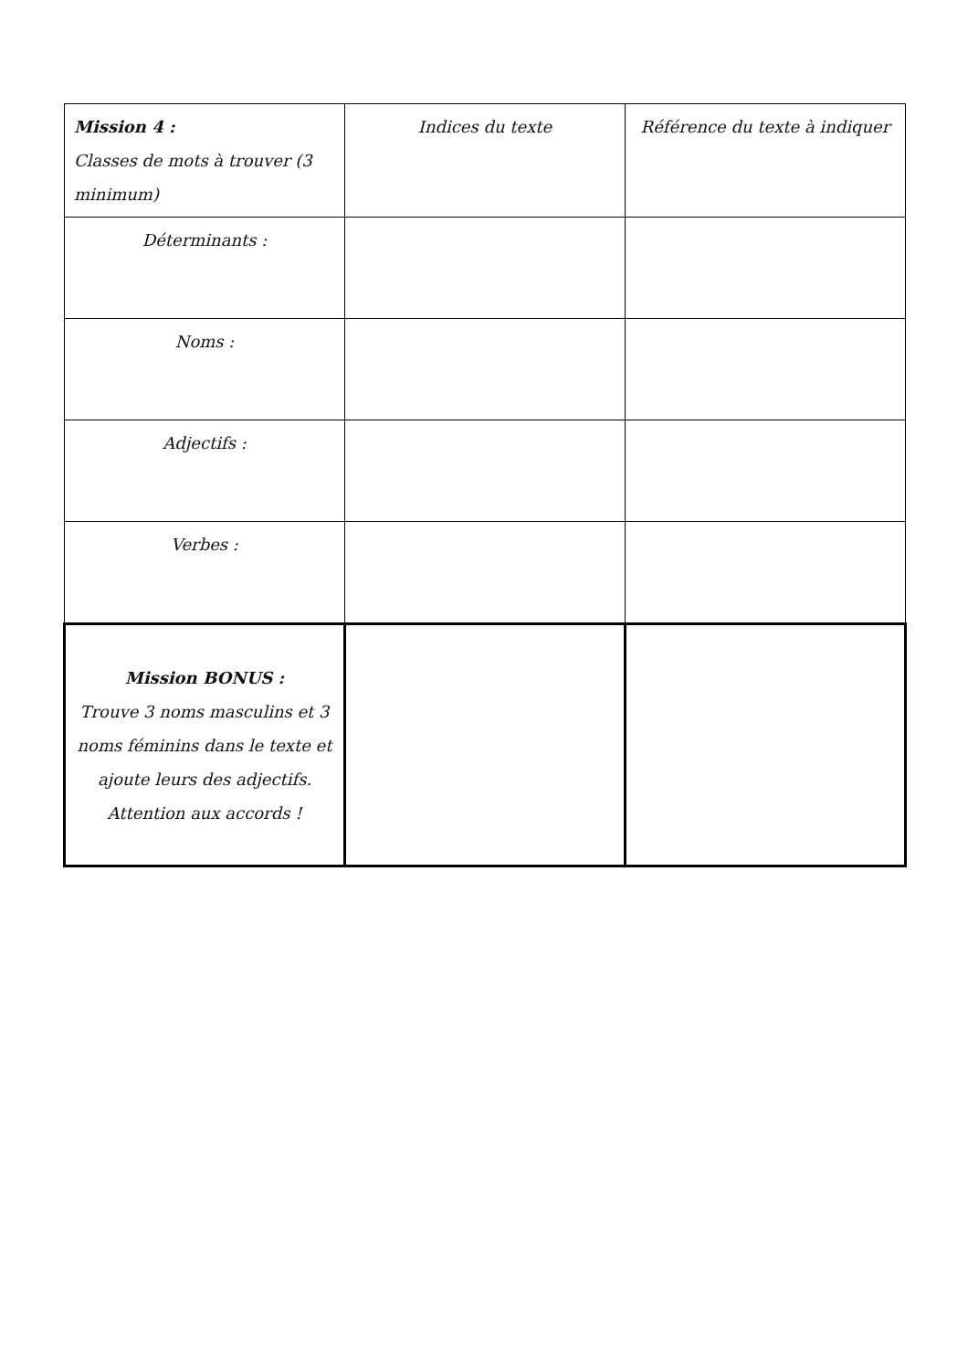| Mission 4 : Classes de mots à trouver (3 minimum) | Indices du texte | Référence du texte à indiquer |
| Déterminants : | | |
| Noms : | | |
| Adjectifs : | | |
| Verbes : | | |
| Mission BONUS : Trouve 3 noms masculins et 3 noms féminins dans le texte et ajoute leurs des adjectifs. Attention aux accords ! | | |